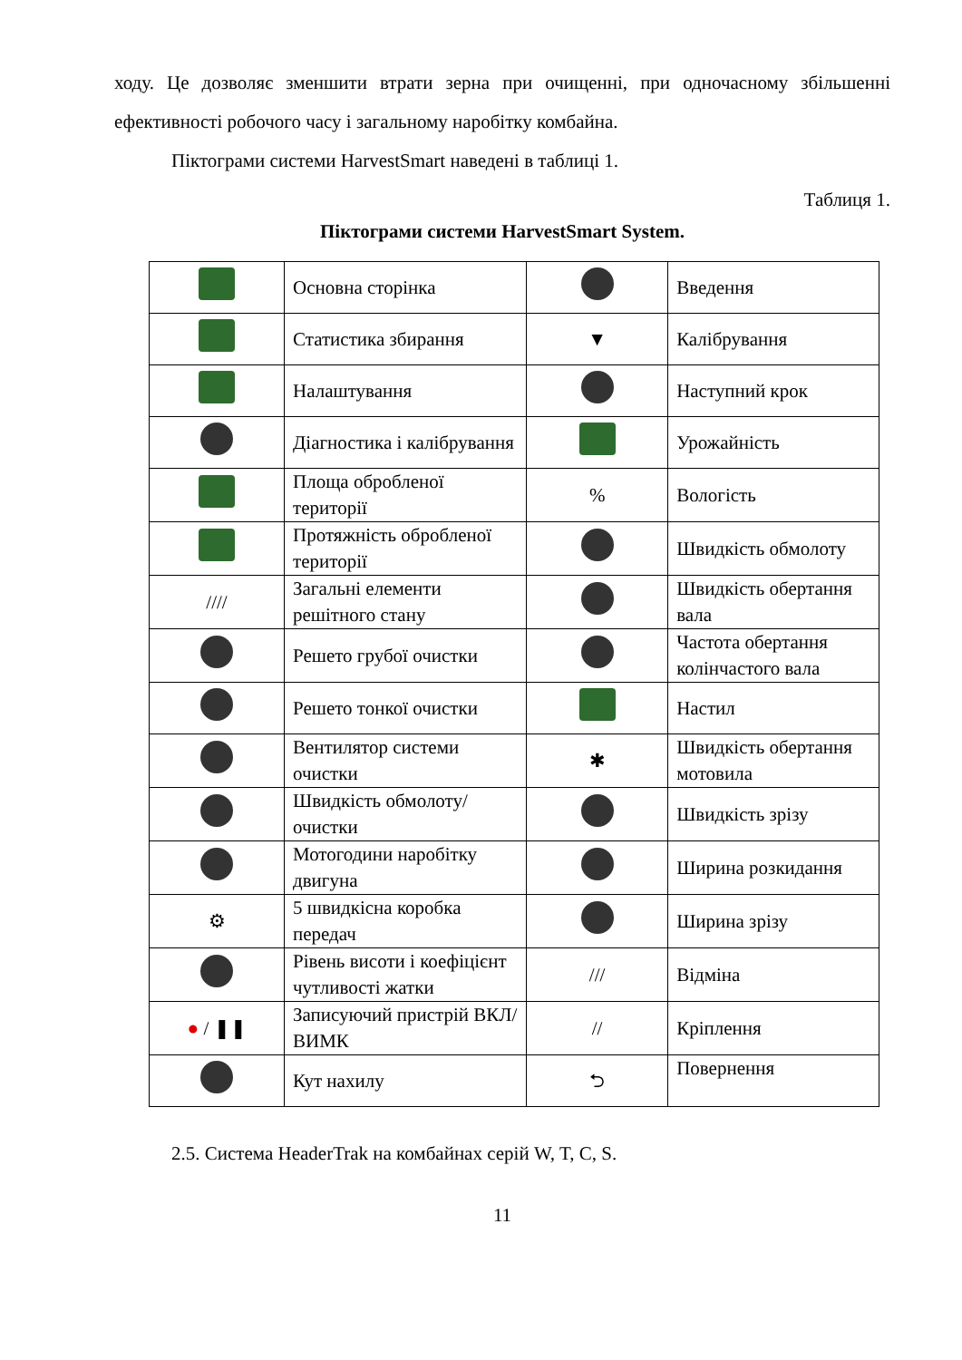ходу. Це дозволяє зменшити втрати зерна при очищенні, при одночасному збільшенні ефективності робочого часу і загальному наробітку комбайна.
Піктограми системи HarvestSmart наведені в таблиці 1.
Таблиця 1.
Піктограми системи HarvestSmart System.
| | Основна сторінка | | Введення |
| | Статистика збирання | ▼ | Калібрування |
| | Налаштування | | Наступний крок |
| | Діагностика і калібрування | | Урожайність |
| | Площа обробленої території | % | Вологість |
| | Протяжність обробленої території | | Швидкість обмолоту |
| //// | Загальні елементи решітного стану | | Швидкість обертання вала |
| | Решето грубої очистки | | Частота обертання колінчастого вала |
| | Решето тонкої очистки | | Настил |
| | Вентилятор системи очистки | ✱ | Швидкість обертання мотовила |
| | Швидкість обмолоту/очистки | | Швидкість зрізу |
| | Мотогодини наробітку двигуна | | Ширина розкидання |
| ⚙ | 5 швидкісна коробка передач | | Ширина зрізу |
| | Рівень висоти і коефіцієнт чутливості жатки | /// | Відміна |
| ● / ❚❚ | Записуючий пристрій ВКЛ/ВИМК | // | Кріплення |
| | Кут нахилу | ⮌ | Повернення |
2.5. Система HeaderTrak на комбайнах серій W, T, C, S.
11